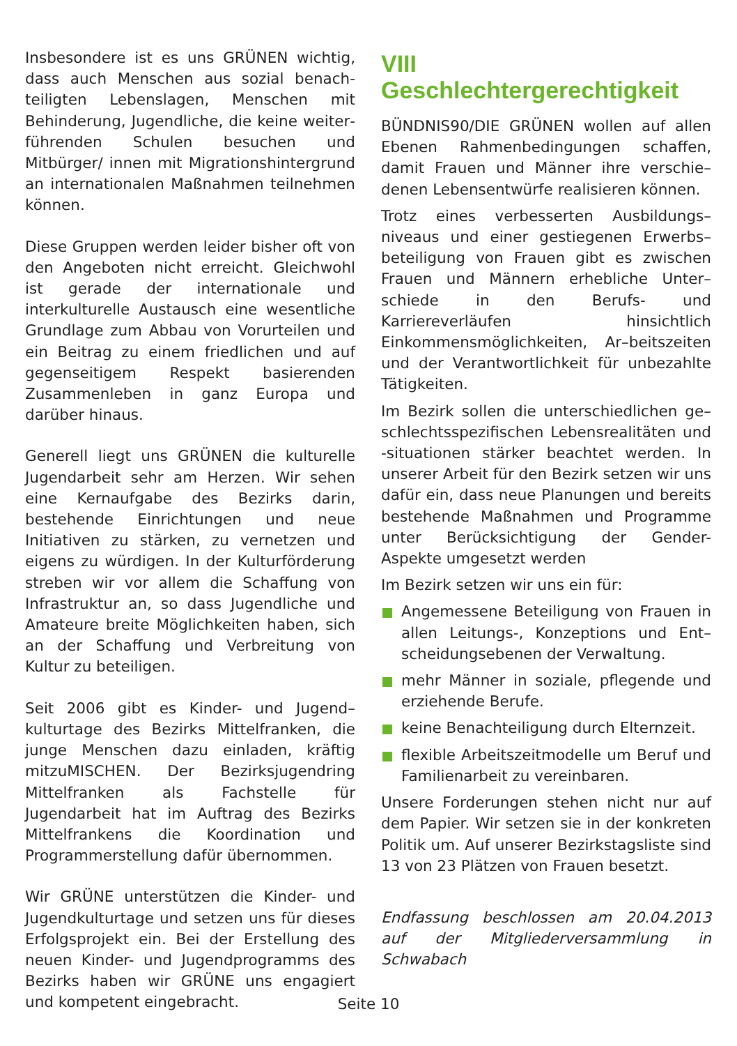Insbesondere ist es uns GRÜNEN wichtig, dass auch Menschen aus sozial benach­teiligten Lebenslagen, Menschen mit Behinderung, Jugendliche, die keine weiter­führenden Schulen besuchen und Mitbürger/ innen mit Migrationshintergrund an internationalen Maßnahmen teilnehmen können.
Diese Gruppen werden leider bisher oft von den Angeboten nicht erreicht. Gleichwohl ist gerade der internationale und interkulturelle Austausch eine wesentliche Grundlage zum Abbau von Vorurteilen und ein Beitrag zu einem friedlichen und auf gegenseitigem Respekt basierenden Zusammenleben in ganz Europa und darüber hinaus.
Generell liegt uns GRÜNEN die kulturelle Jugendarbeit sehr am Herzen. Wir sehen eine Kernaufgabe des Bezirks darin, bestehende Einrichtungen und neue Initiativen zu stärken, zu vernetzen und eigens zu würdigen. In der Kulturförderung streben wir vor allem die Schaffung von Infrastruktur an, so dass Jugendliche und Amateure breite Möglichkeiten haben, sich an der Schaffung und Verbreitung von Kultur zu beteiligen.
Seit 2006 gibt es Kinder- und Jugend–kulturtage des Bezirks Mittelfranken, die junge Menschen dazu einladen, kräftig mitzuMISCHEN. Der Bezirksjugendring Mittel­franken als Fachstelle für Jugendarbeit hat im Auftrag des Bezirks Mittelfrankens die Koordination und Programmerstellung dafür übernommen.
Wir GRÜNE unterstützen die Kinder- und Jugendkulturtage und setzen uns für dieses Erfolgsprojekt ein. Bei der Erstellung des neuen Kinder- und Jugendprogramms des Bezirks haben wir GRÜNE uns engagiert und kompetent eingebracht.
VIII Geschlechtergerechtigkeit
BÜNDNIS90/DIE GRÜNEN wollen auf allen Ebenen Rahmenbedingungen schaffen, damit Frauen und Männer ihre verschie–denen Lebensentwürfe realisieren können.
Trotz eines verbesserten Ausbildungs–niveaus und einer gestiegenen Erwerbs–beteiligung von Frauen gibt es zwischen Frauen und Männern erhebliche Unter–schiede in den Berufs- und Karriereverläufen hinsichtlich Einkommensmöglichkeiten, Ar–beitszeiten und der Verantwortlichkeit für unbezahlte Tätigkeiten.
Im Bezirk sollen die unterschiedlichen ge–schlechtsspezifischen Lebensrealitäten und -situationen stärker beachtet werden. In unserer Arbeit für den Bezirk setzen wir uns dafür ein, dass neue Planungen und bereits bestehende Maßnahmen und Programme unter Berücksichtigung der Gender- Aspekte umgesetzt werden
Im Bezirk setzen wir uns ein für:
Angemessene Beteiligung von Frauen in allen Leitungs-, Konzeptions und Ent–scheidungsebenen der Verwaltung.
mehr Männer in soziale, pflegende und erziehende Berufe.
keine Benachteiligung durch Elternzeit.
flexible Arbeitszeitmodelle um Beruf und Familienarbeit zu vereinbaren.
Unsere Forderungen stehen nicht nur auf dem Papier. Wir setzen sie in der konkreten Politik um. Auf unserer Bezirkstagsliste sind 13 von 23 Plätzen von Frauen besetzt.
Endfassung beschlossen am 20.04.2013 auf der Mitgliederversammlung in Schwabach
Seite 10